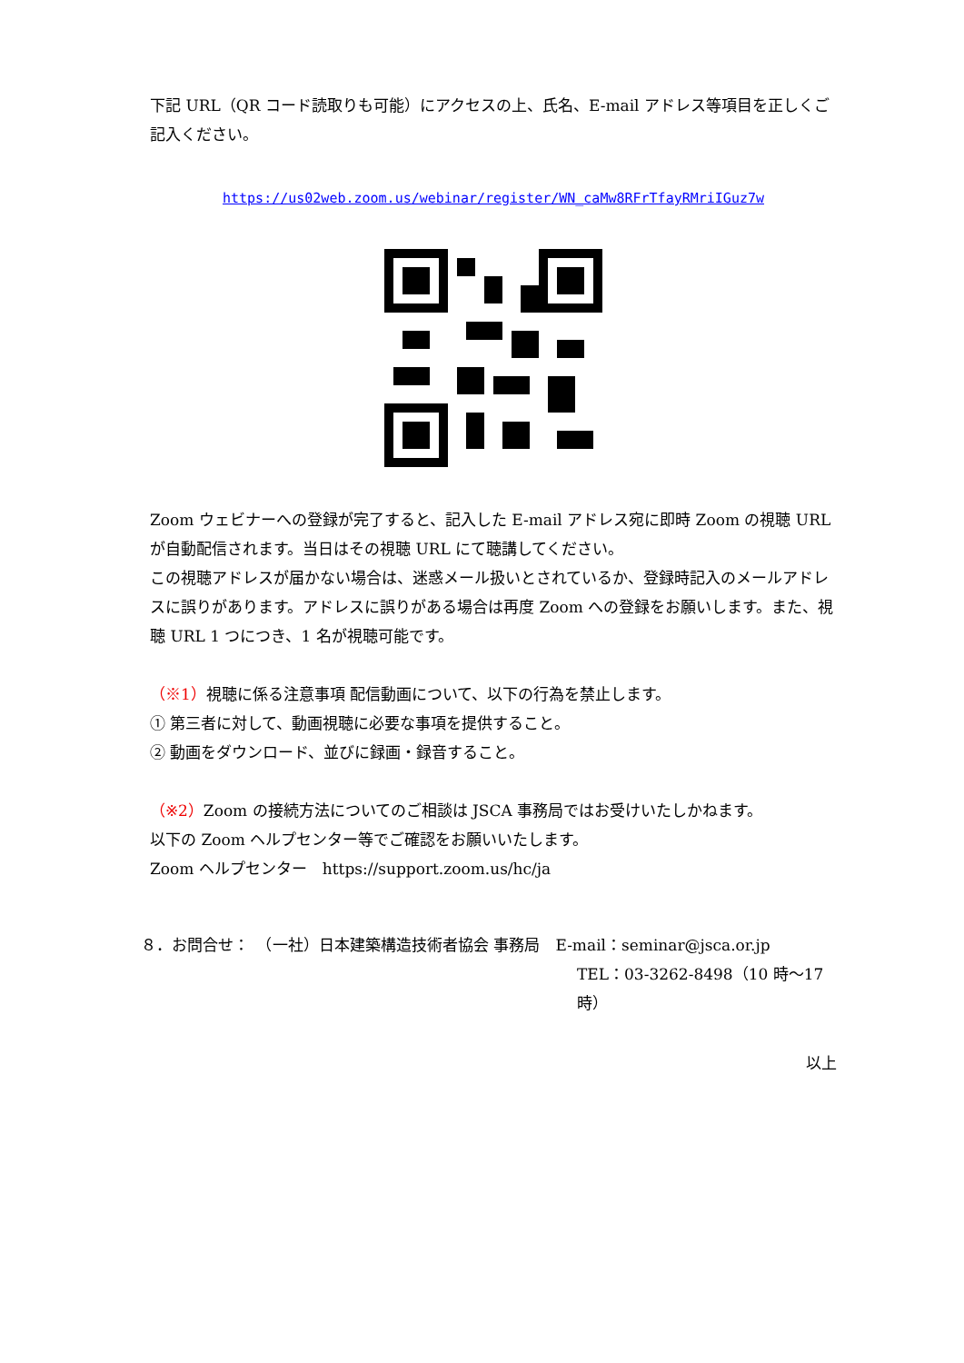下記 URL（QR コード読取りも可能）にアクセスの上、氏名、E-mail アドレス等項目を正しくご記入ください。
https://us02web.zoom.us/webinar/register/WN_caMw8RFrTfayRMriIGuz7w
Zoom ウェビナーへの登録が完了すると、記入した E-mail アドレス宛に即時 Zoom の視聴 URL が自動配信されます。当日はその視聴 URL にて聴講してください。
この視聴アドレスが届かない場合は、迷惑メール扱いとされているか、登録時記入のメールアドレスに誤りがあります。アドレスに誤りがある場合は再度 Zoom への登録をお願いします。また、視聴 URL 1 つにつき、1 名が視聴可能です。
（※1）視聴に係る注意事項 配信動画について、以下の行為を禁止します。
① 第三者に対して、動画視聴に必要な事項を提供すること。
② 動画をダウンロード、並びに録画・録音すること。
（※2）Zoom の接続方法についてのご相談は JSCA 事務局ではお受けいたしかねます。
以下の Zoom ヘルプセンター等でご確認をお願いいたします。
Zoom ヘルプセンター　https://support.zoom.us/hc/ja
８．お問合せ：　（一社）日本建築構造技術者協会 事務局　E-mail：seminar@jsca.or.jp
TEL：03-3262-8498（10 時～17 時）
以上